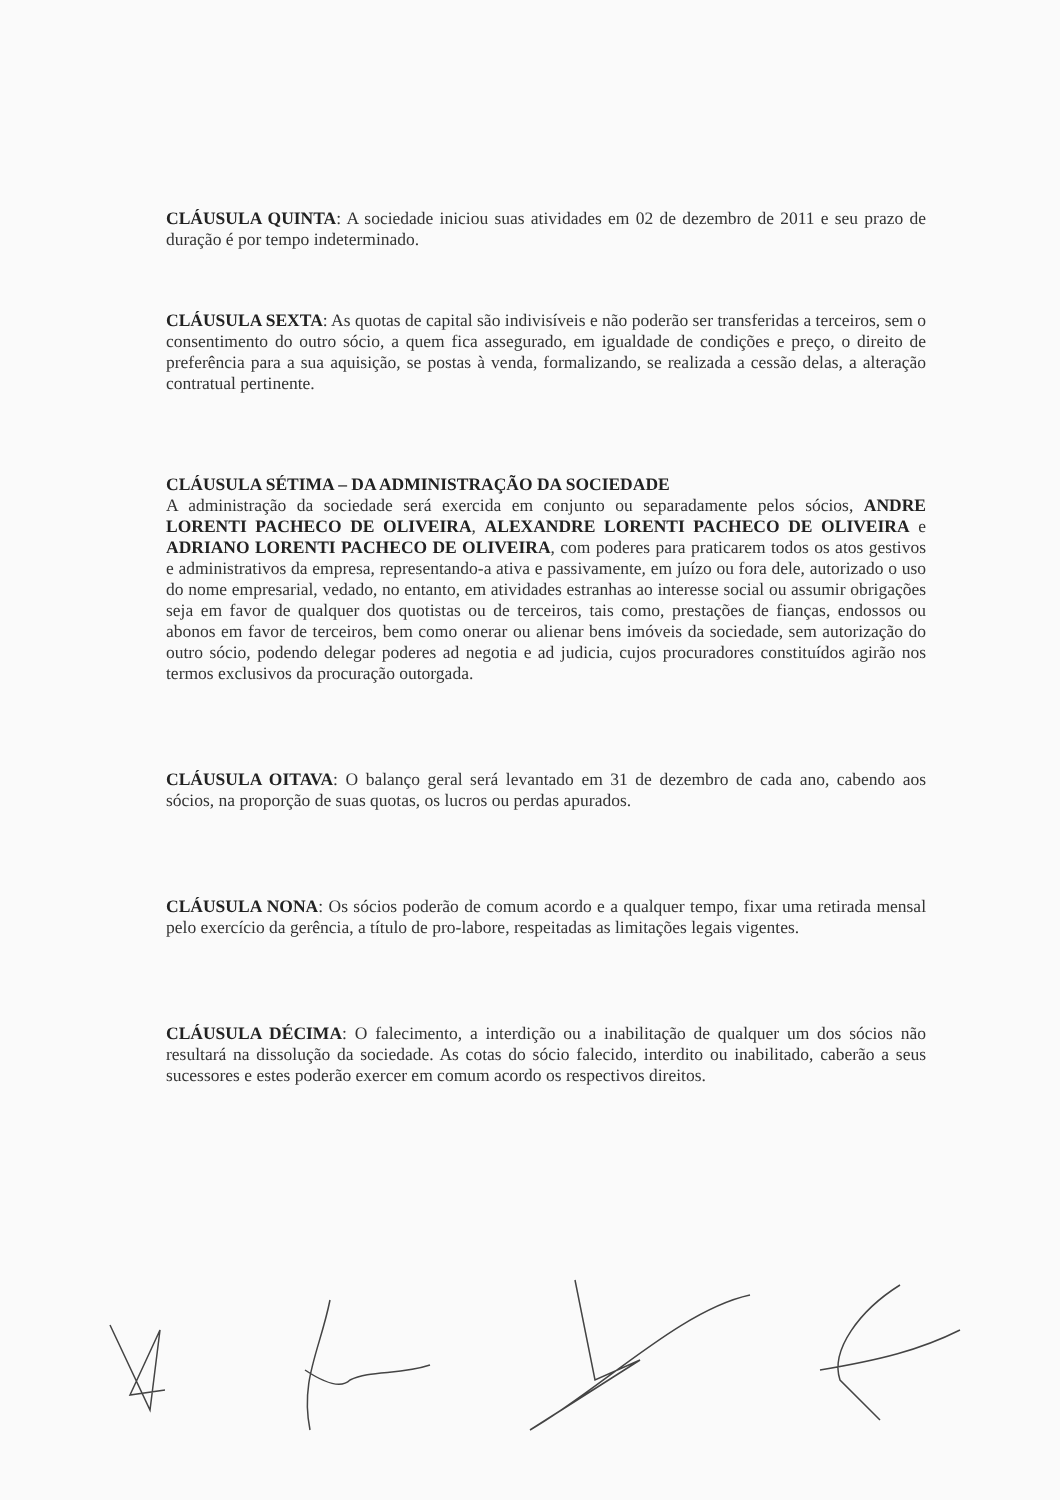CLÁUSULA QUINTA: A sociedade iniciou suas atividades em 02 de dezembro de 2011 e seu prazo de duração é por tempo indeterminado.
CLÁUSULA SEXTA: As quotas de capital são indivisíveis e não poderão ser transferidas a terceiros, sem o consentimento do outro sócio, a quem fica assegurado, em igualdade de condições e preço, o direito de preferência para a sua aquisição, se postas à venda, formalizando, se realizada a cessão delas, a alteração contratual pertinente.
CLÁUSULA SÉTIMA – DA ADMINISTRAÇÃO DA SOCIEDADE
A administração da sociedade será exercida em conjunto ou separadamente pelos sócios, ANDRE LORENTI PACHECO DE OLIVEIRA, ALEXANDRE LORENTI PACHECO DE OLIVEIRA e ADRIANO LORENTI PACHECO DE OLIVEIRA, com poderes para praticarem todos os atos gestivos e administrativos da empresa, representando-a ativa e passivamente, em juízo ou fora dele, autorizado o uso do nome empresarial, vedado, no entanto, em atividades estranhas ao interesse social ou assumir obrigações seja em favor de qualquer dos quotistas ou de terceiros, tais como, prestações de fianças, endossos ou abonos em favor de terceiros, bem como onerar ou alienar bens imóveis da sociedade, sem autorização do outro sócio, podendo delegar poderes ad negotia e ad judicia, cujos procuradores constituídos agirão nos termos exclusivos da procuração outorgada.
CLÁUSULA OITAVA: O balanço geral será levantado em 31 de dezembro de cada ano, cabendo aos sócios, na proporção de suas quotas, os lucros ou perdas apurados.
CLÁUSULA NONA: Os sócios poderão de comum acordo e a qualquer tempo, fixar uma retirada mensal pelo exercício da gerência, a título de pro-labore, respeitadas as limitações legais vigentes.
CLÁUSULA DÉCIMA: O falecimento, a interdição ou a inabilitação de qualquer um dos sócios não resultará na dissolução da sociedade. As cotas do sócio falecido, interdito ou inabilitado, caberão a seus sucessores e estes poderão exercer em comum acordo os respectivos direitos.